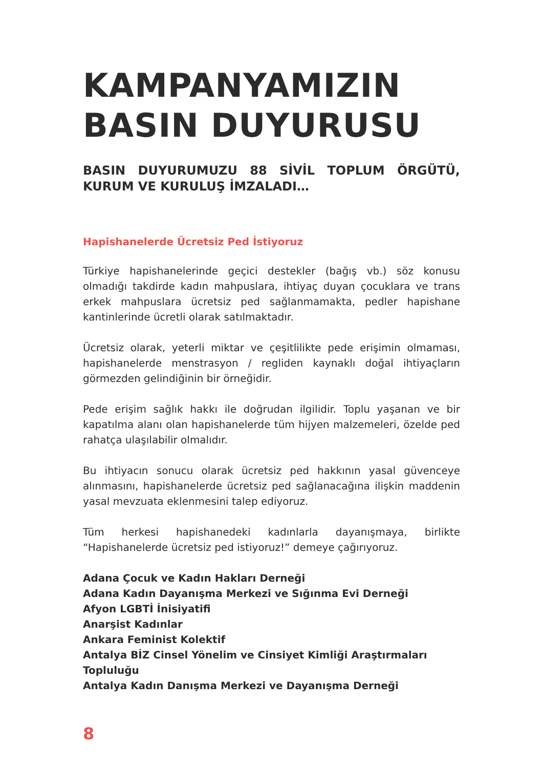KAMPANYAMIZIN
BASIN DUYURUSU
BASIN DUYURUMUZU 88 SİVİL TOPLUM ÖRGÜTÜ, KURUM VE KURULUŞ İMZALADI…
Hapishanelerde Ücretsiz Ped İstiyoruz
Türkiye hapishanelerinde geçici destekler (bağış vb.) söz konusu olmadığı takdirde kadın mahpuslara, ihtiyaç duyan çocuklara ve trans erkek mahpuslara ücretsiz ped sağlanmamakta, pedler hapishane kantinlerinde ücretli olarak satılmaktadır.
Ücretsiz olarak, yeterli miktar ve çeşitlilikte pede erişimin olmaması, hapishanelerde menstrasyon / regliden kaynaklı doğal ihtiyaçların görmezden gelindiğinin bir örneğidir.
Pede erişim sağlık hakkı ile doğrudan ilgilidir. Toplu yaşanan ve bir kapatılma alanı olan hapishanelerde tüm hijyen malzemeleri, özelde ped rahatça ulaşılabilir olmalıdır.
Bu ihtiyacın sonucu olarak ücretsiz ped hakkının yasal güvenceye alınmasını, hapishanelerde ücretsiz ped sağlanacağına ilişkin maddenin yasal mevzuata eklenmesini talep ediyoruz.
Tüm herkesi hapishanedeki kadınlarla dayanışmaya, birlikte “Hapishanelerde ücretsiz ped istiyoruz!” demeye çağırıyoruz.
Adana Çocuk ve Kadın Hakları Derneği
Adana Kadın Dayanışma Merkezi ve Sığınma Evi Derneği
Afyon LGBTİ İnisiyatifi
Anarşist Kadınlar
Ankara Feminist Kolektif
Antalya BİZ Cinsel Yönelim ve Cinsiyet Kimliği Araştırmaları Topluluğu
Antalya Kadın Danışma Merkezi ve Dayanışma Derneği
8